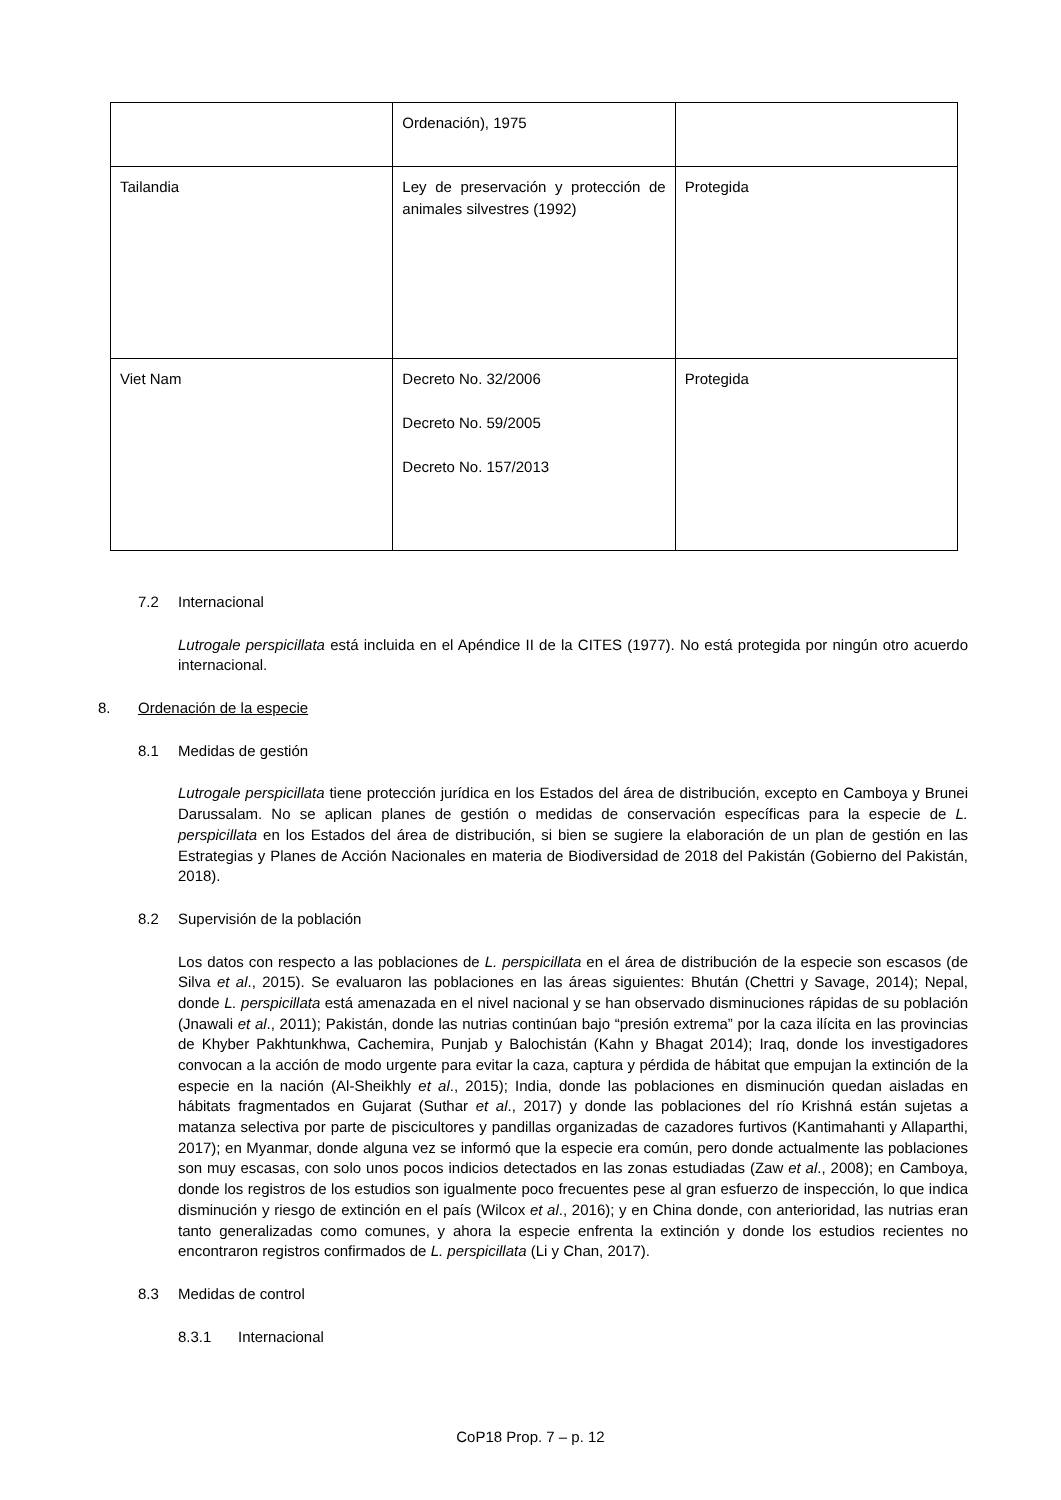| | Ordenación), 1975 | |
| Tailandia | Ley de preservación y protección de animales silvestres (1992) | Protegida |
| Viet Nam | Decreto No. 32/2006 Decreto No. 59/2005 Decreto No. 157/2013 | Protegida |
7.2 Internacional
Lutrogale perspicillata está incluida en el Apéndice II de la CITES (1977). No está protegida por ningún otro acuerdo internacional.
8. Ordenación de la especie
8.1 Medidas de gestión
Lutrogale perspicillata tiene protección jurídica en los Estados del área de distribución, excepto en Camboya y Brunei Darussalam. No se aplican planes de gestión o medidas de conservación específicas para la especie de L. perspicillata en los Estados del área de distribución, si bien se sugiere la elaboración de un plan de gestión en las Estrategias y Planes de Acción Nacionales en materia de Biodiversidad de 2018 del Pakistán (Gobierno del Pakistán, 2018).
8.2 Supervisión de la población
Los datos con respecto a las poblaciones de L. perspicillata en el área de distribución de la especie son escasos (de Silva et al., 2015). Se evaluaron las poblaciones en las áreas siguientes: Bhután (Chettri y Savage, 2014); Nepal, donde L. perspicillata está amenazada en el nivel nacional y se han observado disminuciones rápidas de su población (Jnawali et al., 2011); Pakistán, donde las nutrias continúan bajo “presión extrema” por la caza ilícita en las provincias de Khyber Pakhtunkhwa, Cachemira, Punjab y Balochistán (Kahn y Bhagat 2014); Iraq, donde los investigadores convocan a la acción de modo urgente para evitar la caza, captura y pérdida de hábitat que empujan la extinción de la especie en la nación (Al-Sheikhly et al., 2015); India, donde las poblaciones en disminución quedan aisladas en hábitats fragmentados en Gujarat (Suthar et al., 2017) y donde las poblaciones del río Krishná están sujetas a matanza selectiva por parte de piscicultores y pandillas organizadas de cazadores furtivos (Kantimahanti y Allaparthi, 2017); en Myanmar, donde alguna vez se informó que la especie era común, pero donde actualmente las poblaciones son muy escasas, con solo unos pocos indicios detectados en las zonas estudiadas (Zaw et al., 2008); en Camboya, donde los registros de los estudios son igualmente poco frecuentes pese al gran esfuerzo de inspección, lo que indica disminución y riesgo de extinción en el país (Wilcox et al., 2016); y en China donde, con anterioridad, las nutrias eran tanto generalizadas como comunes, y ahora la especie enfrenta la extinción y donde los estudios recientes no encontraron registros confirmados de L. perspicillata (Li y Chan, 2017).
8.3 Medidas de control
8.3.1 Internacional
CoP18 Prop. 7 – p. 12